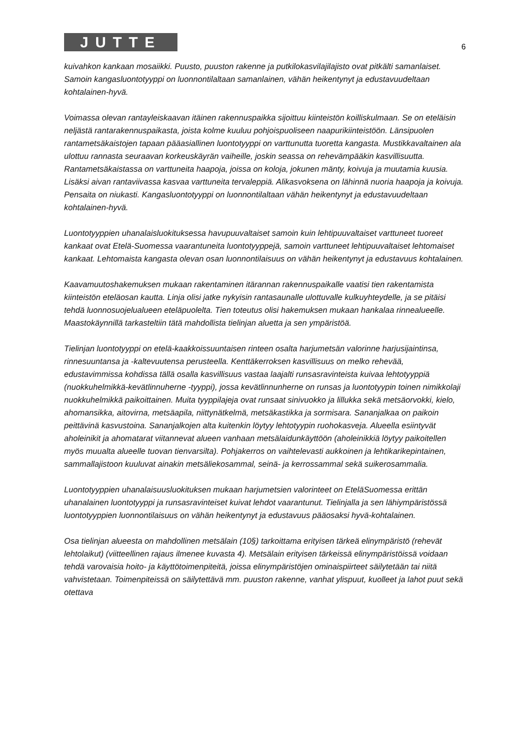JUTTE
6
kuivahkon kankaan mosaiikki. Puusto, puuston rakenne ja putkilokasvilajilajisto ovat pitkälti samanlaiset. Samoin kangasluontotyyppi on luonnontilaltaan samanlainen, vähän heikentynyt ja edustavuudeltaan kohtalainen-hyvä.
Voimassa olevan rantayleiskaavan itäinen rakennuspaikka sijoittuu kiinteistön koilliskulmaan. Se on eteläisin neljästä rantarakennuspaikasta, joista kolme kuuluu pohjoispuoliseen naapurikiinteistöön. Länsipuolen rantametsäkaistojen tapaan pääasiallinen luontotyyppi on varttunutta tuoretta kangasta. Mustikkavaltainen ala ulottuu rannasta seuraavan korkeuskäyrän vaiheille, joskin seassa on rehevämpääkin kasvillisuutta. Rantametsäkaistassa on varttuneita haapoja, joissa on koloja, jokunen mänty, koivuja ja muutamia kuusia. Lisäksi aivan rantaviivassa kasvaa varttuneita tervaleppiä. Alikasvoksena on lähinnä nuoria haapoja ja koivuja. Pensaita on niukasti. Kangasluontotyyppi on luonnontilaltaan vähän heikentynyt ja edustavuudeltaan kohtalainen-hyvä.
Luontotyyppien uhanalaisluokituksessa havupuuvaltaiset samoin kuin lehtipuuvaltaiset varttuneet tuoreet kankaat ovat Etelä-Suomessa vaarantuneita luontotyyppejä, samoin varttuneet lehtipuuvaltaiset lehtomaiset kankaat. Lehtomaista kangasta olevan osan luonnontilaisuus on vähän heikentynyt ja edustavuus kohtalainen.
Kaavamuutoshakemuksen mukaan rakentaminen itärannan rakennuspaikalle vaatisi tien rakentamista kiinteistön eteläosan kautta. Linja olisi jatke nykyisin rantasaunalle ulottuvalle kulkuyhteydelle, ja se pitäisi tehdä luonnosuojelualueen eteläpuolelta. Tien toteutus olisi hakemuksen mukaan hankalaa rinnealueelle. Maastokäynnillä tarkasteltiin tätä mahdollista tielinjan aluetta ja sen ympäristöä.
Tielinjan luontotyyppi on etelä-kaakkoissuuntaisen rinteen osalta harjumetsän valorinne harjusijaintinsa, rinnesuuntansa ja -kaltevuutensa perusteella. Kenttäkerroksen kasvillisuus on melko rehevää, edustavimmissa kohdissa tällä osalla kasvillisuus vastaa laajalti runsasravinteista kuivaa lehtotyyppiä (nuokkuhelmikkä-kevätlinnuherne -tyyppi), jossa kevätlinnunherne on runsas ja luontotyypin toinen nimikkolaji nuokkuhelmikkä paikoittainen. Muita tyyppilajeja ovat runsaat sinivuokko ja lillukka sekä metsäorvokki, kielo, ahomansikka, aitovirna, metsäapila, niittynätkelmä, metsäkastikka ja sormisara. Sananjalkaa on paikoin peittävinä kasvustoina. Sananjalkojen alta kuitenkin löytyy lehtotyypin ruohokasveja. Alueella esiintyvät aholeinikit ja ahomatarat viitannevat alueen vanhaan metsälaidunkäyttöön (aholeinikkiä löytyy paikoitellen myös muualta alueelle tuovan tienvarsilta). Pohjakerros on vaihtelevasti aukkoinen ja lehtikarikepintainen, sammallajistoon kuuluvat ainakin metsäliekosammal, seinä- ja kerrossammal sekä suikerosammalia.
Luontotyyppien uhanalaisuusluokituksen mukaan harjumetsien valorinteet on EteläSuomessa erittän uhanalainen luontotyyppi ja runsasravinteiset kuivat lehdot vaarantunut. Tielinjalla ja sen lähiympäristössä luontotyyppien luonnontilaisuus on vähän heikentynyt ja edustavuus pääosaksi hyvä-kohtalainen.
Osa tielinjan alueesta on mahdollinen metsälain (10§) tarkoittama erityisen tärkeä elinympäristö (rehevät lehtolaikut) (viitteellinen rajaus ilmenee kuvasta 4). Metsälain erityisen tärkeissä elinympäristöissä voidaan tehdä varovaisia hoito- ja käyttötoimenpiteitä, joissa elinympäristöjen ominaispiirteet säilytetään tai niitä vahvistetaan. Toimenpiteissä on säilytettävä mm. puuston rakenne, vanhat ylispuut, kuolleet ja lahot puut sekä otettava